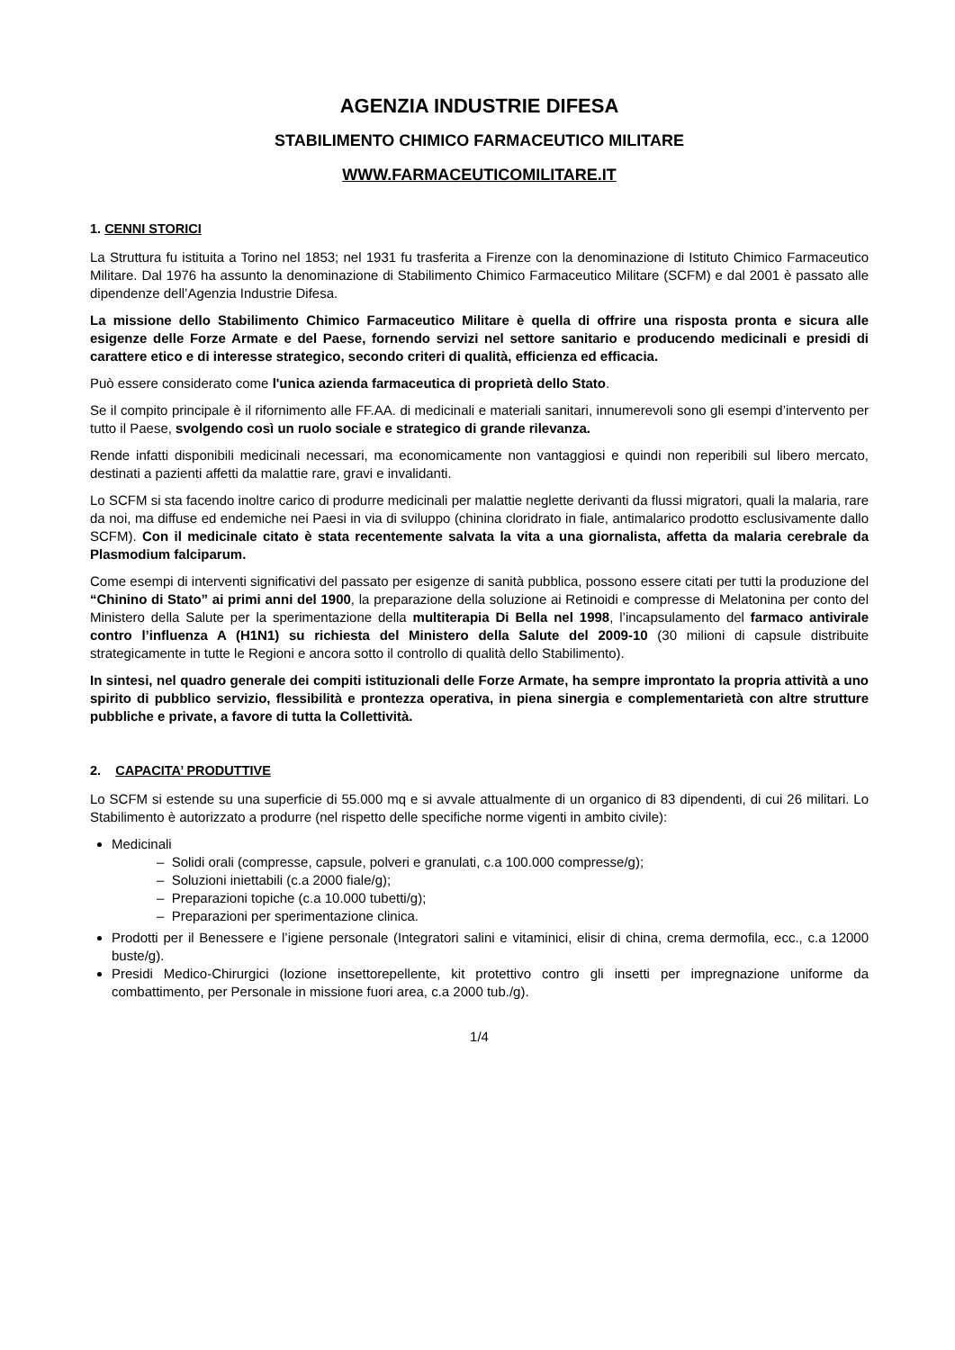AGENZIA INDUSTRIE DIFESA
STABILIMENTO CHIMICO FARMACEUTICO MILITARE
WWW.FARMACEUTICOMILITARE.IT
1. CENNI STORICI
La Struttura fu istituita a Torino nel 1853; nel 1931 fu trasferita a Firenze con la denominazione di Istituto Chimico Farmaceutico Militare. Dal 1976 ha assunto la denominazione di Stabilimento Chimico Farmaceutico Militare (SCFM) e dal 2001 è passato alle dipendenze dell’Agenzia Industrie Difesa.
La missione dello Stabilimento Chimico Farmaceutico Militare è quella di offrire una risposta pronta e sicura alle esigenze delle Forze Armate e del Paese, fornendo servizi nel settore sanitario e producendo medicinali e presidi di carattere etico e di interesse strategico, secondo criteri di qualità, efficienza ed efficacia.
Può essere considerato come l'unica azienda farmaceutica di proprietà dello Stato.
Se il compito principale è il rifornimento alle FF.AA. di medicinali e materiali sanitari, innumerevoli sono gli esempi d’intervento per tutto il Paese, svolgendo così un ruolo sociale e strategico di grande rilevanza.
Rende infatti disponibili medicinali necessari, ma economicamente non vantaggiosi e quindi non reperibili sul libero mercato, destinati a pazienti affetti da malattie rare, gravi e invalidanti.
Lo SCFM si sta facendo inoltre carico di produrre medicinali per malattie neglette derivanti da flussi migratori, quali la malaria, rare da noi, ma diffuse ed endemiche nei Paesi in via di sviluppo (chinina cloridrato in fiale, antimalarico prodotto esclusivamente dallo SCFM). Con il medicinale citato è stata recentemente salvata la vita a una giornalista, affetta da malaria cerebrale da Plasmodium falciparum.
Come esempi di interventi significativi del passato per esigenze di sanità pubblica, possono essere citati per tutti la produzione del “Chinino di Stato” ai primi anni del 1900, la preparazione della soluzione ai Retinoidi e compresse di Melatonina per conto del Ministero della Salute per la sperimentazione della multiterapia Di Bella nel 1998, l’incapsulamento del farmaco antivirale contro l’influenza A (H1N1) su richiesta del Ministero della Salute del 2009-10 (30 milioni di capsule distribuite strategicamente in tutte le Regioni e ancora sotto il controllo di qualità dello Stabilimento).
In sintesi, nel quadro generale dei compiti istituzionali delle Forze Armate, ha sempre improntato la propria attività a uno spirito di pubblico servizio, flessibilità e prontezza operativa, in piena sinergia e complementarietà con altre strutture pubbliche e private, a favore di tutta la Collettività.
2. CAPACITA’ PRODUTTIVE
Lo SCFM si estende su una superficie di 55.000 mq e si avvale attualmente di un organico di 83 dipendenti, di cui 26 militari. Lo Stabilimento è autorizzato a produrre (nel rispetto delle specifiche norme vigenti in ambito civile):
Medicinali
– Solidi orali (compresse, capsule, polveri e granulati, c.a 100.000 compresse/g);
– Soluzioni iniettabili (c.a 2000 fiale/g);
– Preparazioni topiche (c.a 10.000 tubetti/g);
– Preparazioni per sperimentazione clinica.
Prodotti per il Benessere e l’igiene personale (Integratori salini e vitaminici, elisir di china, crema dermofila, ecc., c.a 12000 buste/g).
Presidi Medico-Chirurgici (lozione insettorepellente, kit protettivo contro gli insetti per impregnazione uniforme da combattimento, per Personale in missione fuori area, c.a 2000 tub./g).
1/4